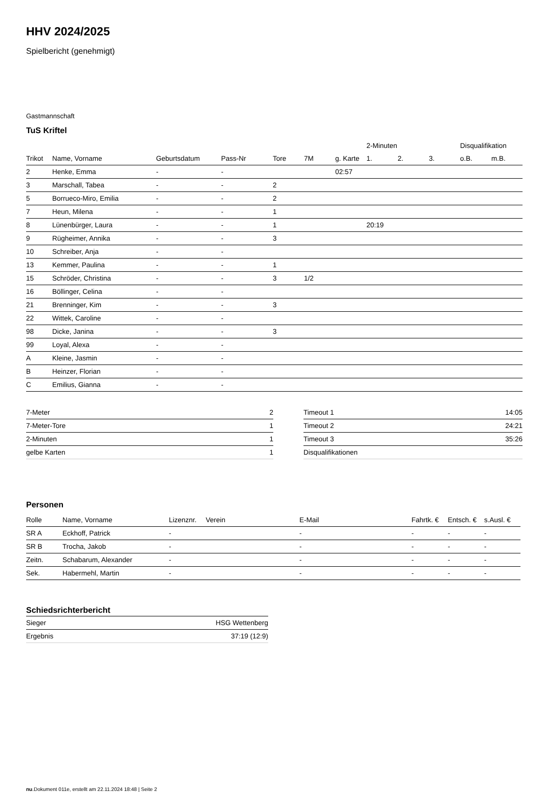HHV 2024/2025
Spielbericht (genehmigt)
Gastmannschaft
TuS Kriftel
| | | | | | | | 2-Minuten | | | Disqualifikation | |
| --- | --- | --- | --- | --- | --- | --- | --- | --- | --- | --- | --- |
| Trikot | Name, Vorname | Geburtsdatum | Pass-Nr | Tore | 7M | g. Karte | 1. | 2. | 3. | o.B. | m.B. |
| 2 | Henke, Emma | - | - | | | 02:57 | | | | | |
| 3 | Marschall, Tabea | - | - | 2 | | | | | | | |
| 5 | Borrueco-Miro, Emilia | - | - | 2 | | | | | | | |
| 7 | Heun, Milena | - | - | 1 | | | | | | | |
| 8 | Lünenbürger, Laura | - | - | 1 | | | 20:19 | | | | |
| 9 | Rügheimer, Annika | - | - | 3 | | | | | | | |
| 10 | Schreiber, Anja | - | - | | | | | | | | |
| 13 | Kemmer, Paulina | - | - | 1 | | | | | | | |
| 15 | Schröder, Christina | - | - | 3 | 1/2 | | | | | | |
| 16 | Böllinger, Celina | - | - | | | | | | | | |
| 21 | Brenninger, Kim | - | - | 3 | | | | | | | |
| 22 | Wittek, Caroline | - | - | | | | | | | | |
| 98 | Dicke, Janina | - | - | 3 | | | | | | | |
| 99 | Loyal, Alexa | - | - | | | | | | | | |
| A | Kleine, Jasmin | - | - | | | | | | | | |
| B | Heinzer, Florian | - | - | | | | | | | | |
| C | Emilius, Gianna | - | - | | | | | | | | |
| 7-Meter | 2 |
| 7-Meter-Tore | 1 |
| 2-Minuten | 1 |
| gelbe Karten | 1 |
| Timeout 1 | 14:05 |
| Timeout 2 | 24:21 |
| Timeout 3 | 35:26 |
| Disqualifikationen | |
Personen
| Rolle | Name, Vorname | Lizenznr. | Verein | E-Mail | Fahrtk. € | Entsch. € | s.Ausl. € |
| --- | --- | --- | --- | --- | --- | --- | --- |
| SR A | Eckhoff, Patrick | - | | - | - | - | - |
| SR B | Trocha, Jakob | - | | - | - | - | - |
| Zeitn. | Schabarum, Alexander | - | | - | - | - | - |
| Sek. | Habermehl, Martin | - | | - | - | - | - |
Schiedsrichterbericht
| Sieger | HSG Wettenberg |
| Ergebnis | 37:19 (12:9) |
nu.Dokument 011e, erstellt am 22.11.2024 18:48 | Seite 2